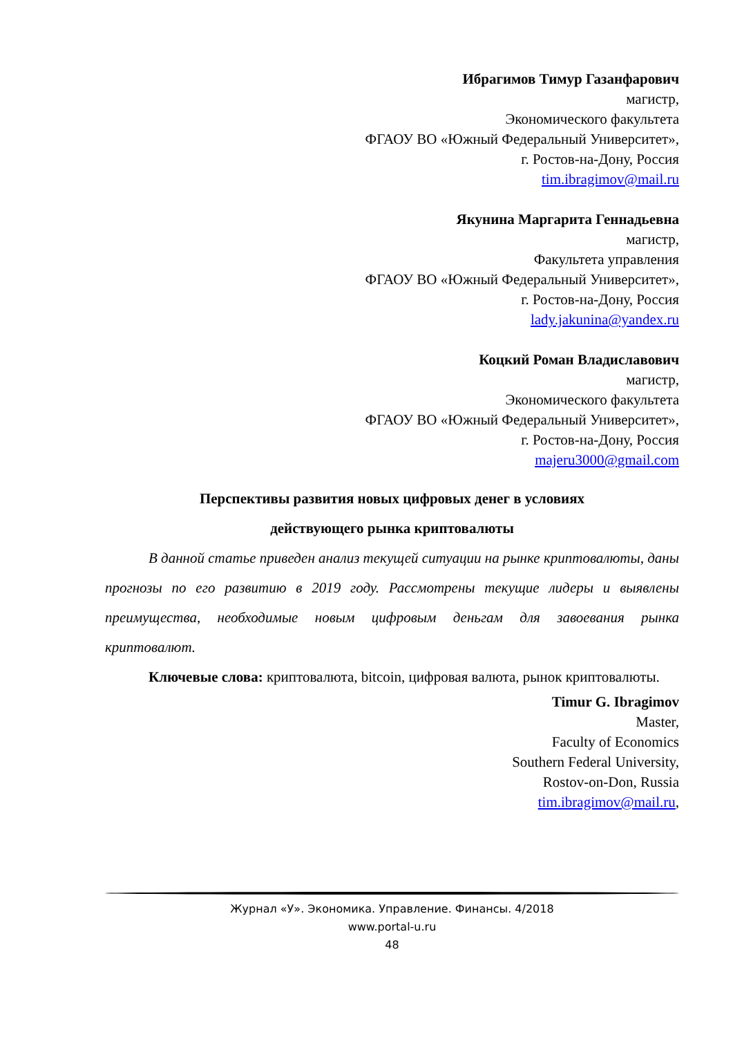Ибрагимов Тимур Газанфарович
магистр,
Экономического факультета
ФГАОУ ВО «Южный Федеральный Университет»,
г. Ростов-на-Дону, Россия
tim.ibragimov@mail.ru
Якунина Маргарита Геннадьевна
магистр,
Факультета управления
ФГАОУ ВО «Южный Федеральный Университет»,
г. Ростов-на-Дону, Россия
lady.jakunina@yandex.ru
Коцкий Роман Владиславович
магистр,
Экономического факультета
ФГАОУ ВО «Южный Федеральный Университет»,
г. Ростов-на-Дону, Россия
majeru3000@gmail.com
Перспективы развития новых цифровых денег в условиях
действующего рынка криптовалюты
В данной статье приведен анализ текущей ситуации на рынке криптовалюты, даны прогнозы по его развитию в 2019 году. Рассмотрены текущие лидеры и выявлены преимущества, необходимые новым цифровым деньгам для завоевания рынка криптовалют.
Ключевые слова: криптовалюта, bitcoin, цифровая валюта, рынок криптовалюты.
Timur G. Ibragimov
Master,
Faculty of Economics
Southern Federal University,
Rostov-on-Don, Russia
tim.ibragimov@mail.ru,
Журнал «У». Экономика. Управление. Финансы. 4/2018
www.portal-u.ru
48